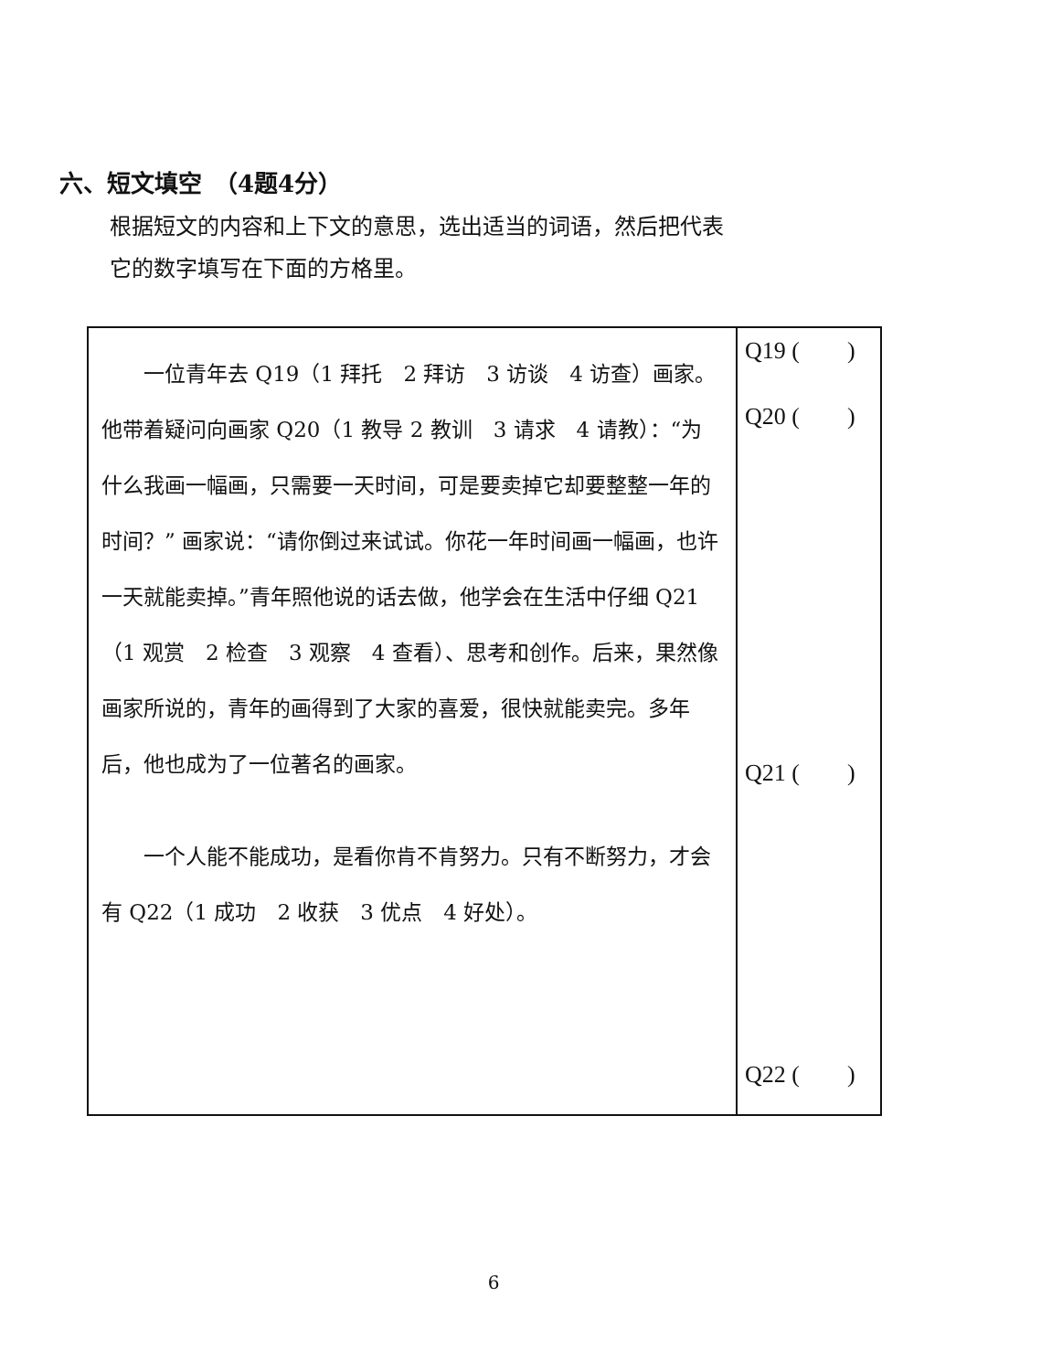六、短文填空　（4题4分）
根据短文的内容和上下文的意思，选出适当的词语，然后把代表
它的数字填写在下面的方格里。
| 一位青年去 Q19（1 拜托 2 拜访 3 访谈 4 访查）画家。他带着疑问向画家 Q20（1 教导 2 教训 3 请求 4 请教）：“为什么我画一幅画，只需要一天时间，可是要卖掉它却要整整一年的时间？” 画家说：“请你倒过来试试。你花一年时间画一幅画，也许一天就能卖掉。”青年照他说的话去做，他学会在生活中仔细 Q21（1 观赏 2 检查 3 观察 4 查看）、思考和创作。后来，果然像画家所说的，青年的画得到了大家的喜爱，很快就能卖完。多年后，他也成为了一位著名的画家。 一个人能不能成功，是看你肯不肯努力。只有不断努力，才会有 Q22（1 成功 2 收获 3 优点 4 好处）。 | Q19 ( ) Q20 ( ) Q21 ( ) Q22 ( ) |
6